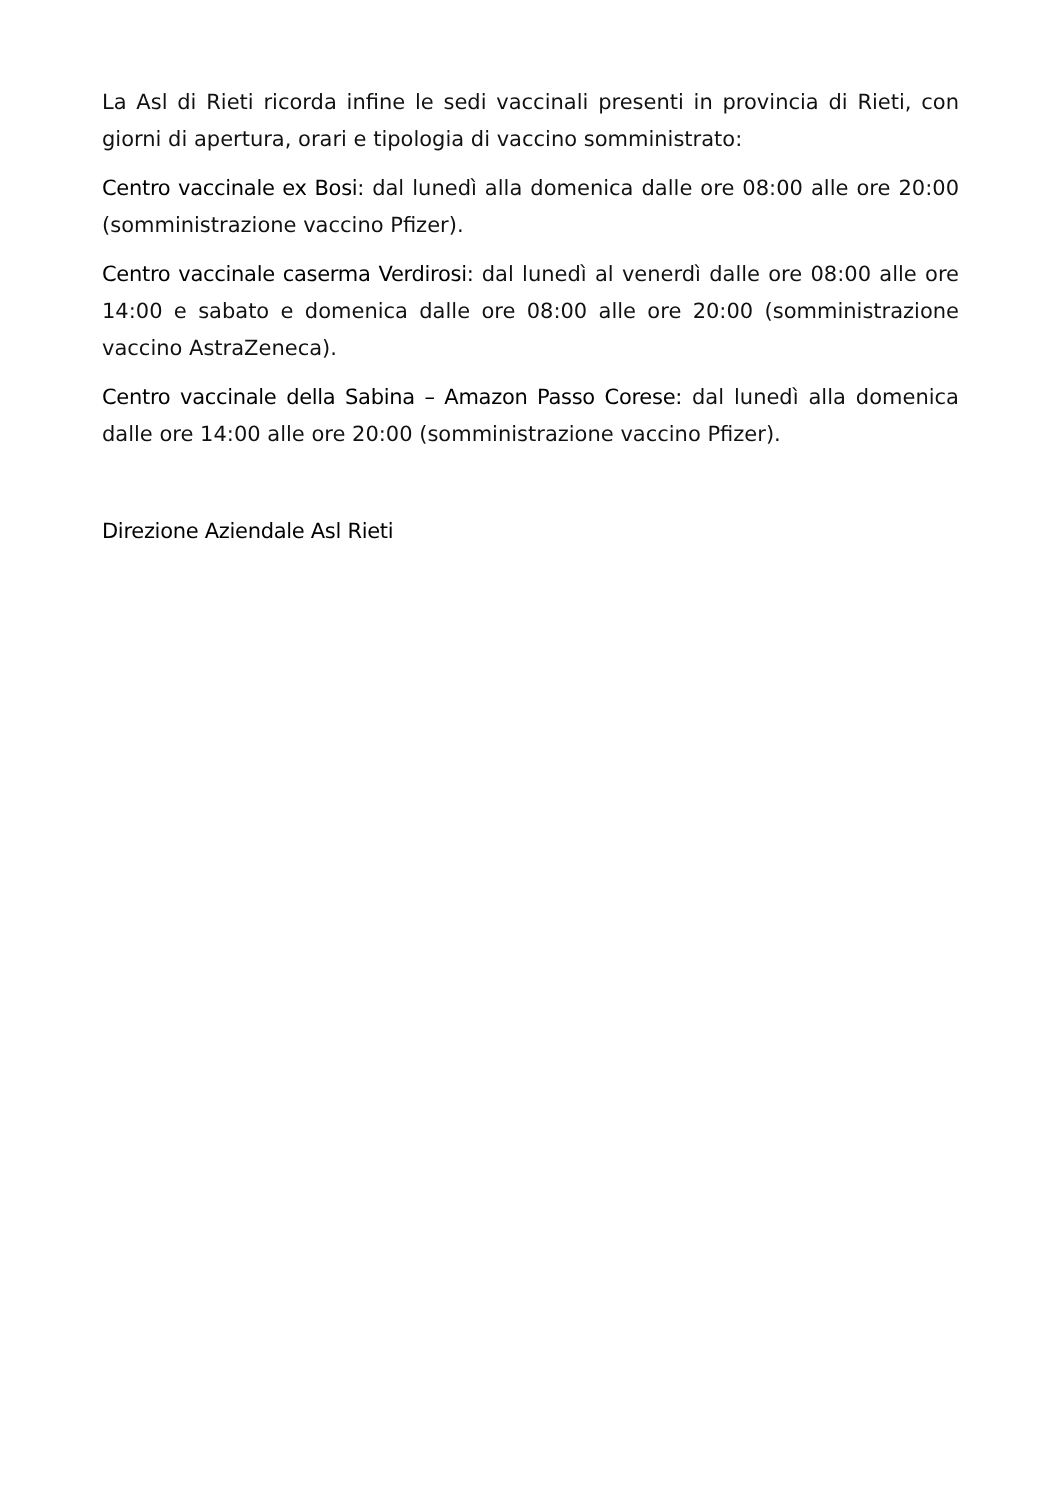La Asl di Rieti ricorda infine le sedi vaccinali presenti in provincia di Rieti, con giorni di apertura, orari e tipologia di vaccino somministrato:
Centro vaccinale ex Bosi: dal lunedì alla domenica dalle ore 08:00 alle ore 20:00 (somministrazione vaccino Pfizer).
Centro vaccinale caserma Verdirosi: dal lunedì al venerdì dalle ore 08:00 alle ore 14:00 e sabato e domenica dalle ore 08:00 alle ore 20:00 (somministrazione vaccino AstraZeneca).
Centro vaccinale della Sabina – Amazon Passo Corese: dal lunedì alla domenica dalle ore 14:00 alle ore 20:00 (somministrazione vaccino Pfizer).
Direzione Aziendale Asl Rieti